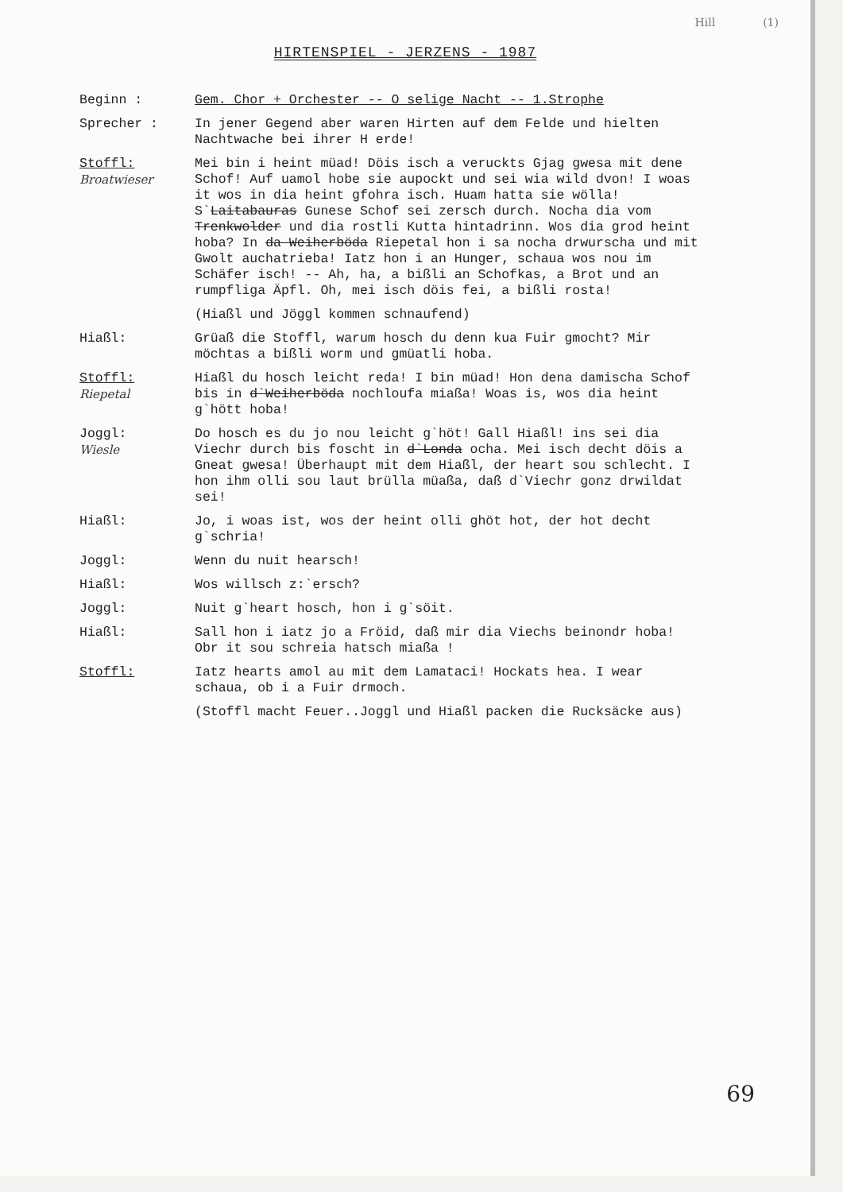Hill (1)
HIRTENSPIEL - JERZENS - 1987
Beginn : Gem. Chor + Orchester -- O selige Nacht -- 1.Strophe
Sprecher : In jener Gegend aber waren Hirten auf dem Felde und hielten Nachtwache bei ihrer H erde!
Stoffl:
Broatwieser
Mei bin i heint müad! Döis isch a veruckts Gjag gwesa mit dene Schof! Auf uamol hobe sie aupockt und sei wia wild dvon! I woas it wos in dia heint gfohra isch. Huam hatta sie wölla! S`Laitabauras Gunese Schof sei zersch durch. Nocha dia vom Trenkwolder und dia rostli Kutta hintadrinn. Wos dia grod heint hoba? In da Weiherböda Riepetal hon i sa nocha drwurscha und mit Gwolt auchatrieba! Iatz hon i an Hunger, schaua wos nou im Schäfer isch! -- Ah, ha, a bißli an Schofkas, a Brot und an rumpfliga Äpfl. Oh, mei isch döis fei, a bißli rosta!
(Hiaßl und Jöggl kommen schnaufend)
Hiaßl: Grüaß die Stoffl, warum hosch du denn kua Fuir gmocht? Mir möchtas a bißli worm und gmüatli hoba.
Stoffl:
Riepetal
Hiaßl du hosch leicht reda! I bin müad! Hon dena damischa Schof bis in d`Weiherböda nochloufa miaßa! Woas is, wos dia heint g`hött hoba!
Joggl:
Wiesle
Do hosch es du jo nou leicht g`höt! Gall Hiaßl! ins sei dia Viechr durch bis foscht in d`Londa ocha. Mei isch decht döis a Gneat gwesa! Überhaupt mit dem Hiaßl, der heart sou schlecht. I hon ihm olli sou laut brülla müaßa, daß d`Viechr gonz drwildat sei!
Hiaßl: Jo, i woas ist, wos der heint olli ghöt hot, der hot decht g`schria!
Joggl: Wenn du nuit hearsch!
Hiaßl: Wos willsch z:`ersch?
Joggl: Nuit g`heart hosch, hon i g`söit.
Hiaßl: Sall hon i iatz jo a Fröid, daß mir dia Viechs beinondr hoba! Obr it sou schreia hatsch miaßa !
Stoffl: Iatz hearts amol au mit dem Lamataci! Hockats hea. I wear schaua, ob i a Fuir drmoch.
(Stoffl macht Feuer..Joggl und Hiaßl packen die Rucksäcke aus)
69